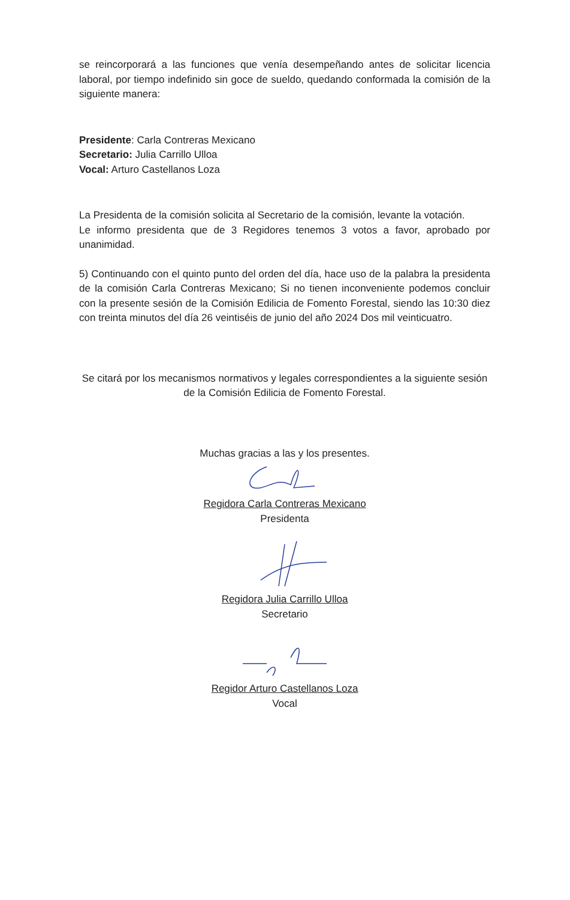se reincorporará a las funciones que venía desempeñando antes de solicitar licencia laboral, por tiempo indefinido sin goce de sueldo, quedando conformada la comisión de la siguiente manera:
Presidente: Carla Contreras Mexicano
Secretario: Julia Carrillo Ulloa
Vocal: Arturo Castellanos Loza
La Presidenta de la comisión solicita al Secretario de la comisión, levante la votación.
Le informo presidenta que de 3 Regidores tenemos 3 votos a favor, aprobado por unanimidad.
5) Continuando con el quinto punto del orden del día, hace uso de la palabra la presidenta de la comisión Carla Contreras Mexicano; Si no tienen inconveniente podemos concluir con la presente sesión de la Comisión Edilicia de Fomento Forestal, siendo las 10:30 diez con treinta minutos del día 26 veintiséis de junio del año 2024 Dos mil veinticuatro.
Se citará por los mecanismos normativos y legales correspondientes a la siguiente sesión de la Comisión Edilicia de Fomento Forestal.
Muchas gracias a las y los presentes.
Regidora Carla Contreras Mexicano
Presidenta
Regidora Julia Carrillo Ulloa
Secretario
Regidor Arturo Castellanos Loza
Vocal